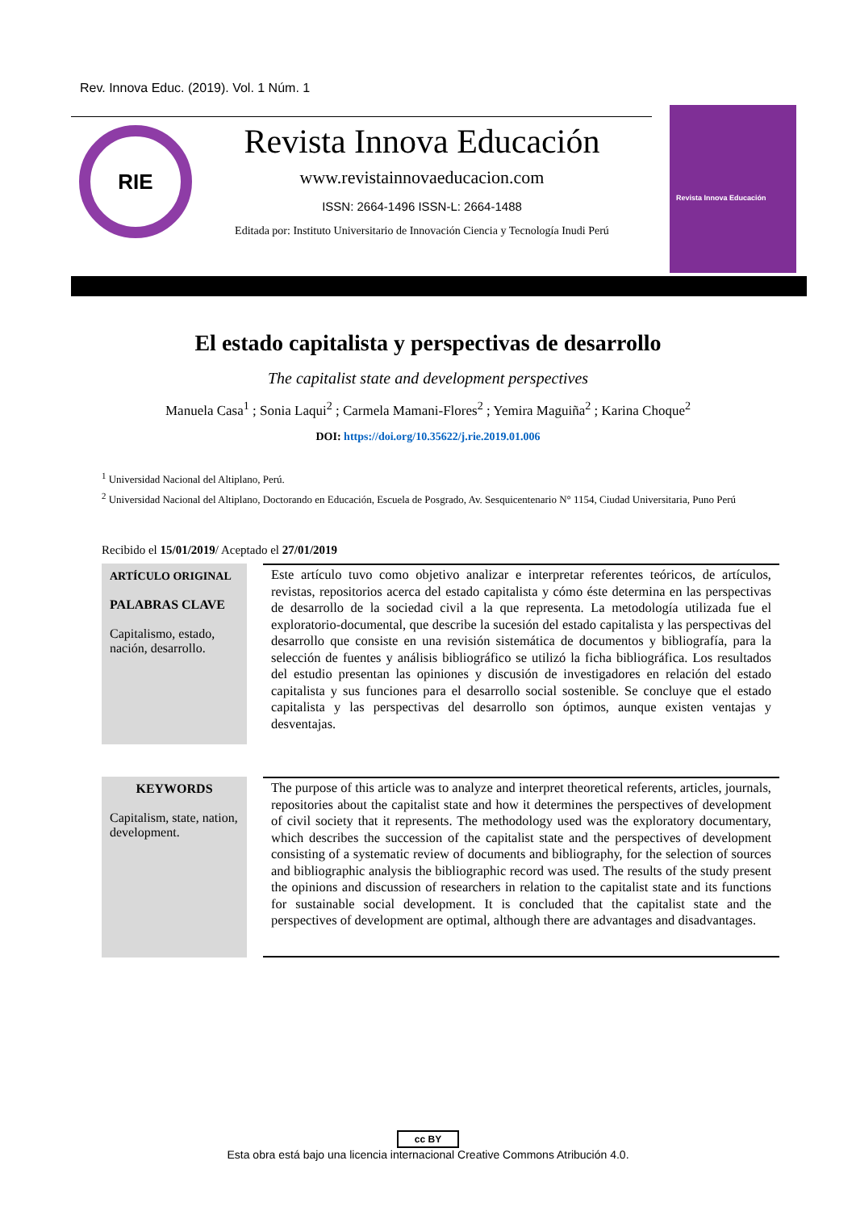Rev. Innova Educ. (2019). Vol. 1 Núm. 1
RIE
Revista Innova Educación
www.revistainnovaeducacion.com
ISSN: 2664-1496 ISSN-L: 2664-1488
Editada por: Instituto Universitario de Innovación Ciencia y Tecnología Inudi Perú
Revista Innova Educación
El estado capitalista y perspectivas de desarrollo
The capitalist state and development perspectives
Manuela Casa<sup>1</sup> ; Sonia Laqui<sup>2</sup> ; Carmela Mamani-Flores<sup>2</sup> ; Yemira Maguiña<sup>2</sup> ; Karina Choque<sup>2</sup>
DOI: https://doi.org/10.35622/j.rie.2019.01.006
<sup>1</sup> Universidad Nacional del Altiplano, Perú.
<sup>2</sup> Universidad Nacional del Altiplano, Doctorando en Educación, Escuela de Posgrado, Av. Sesquicentenario N° 1154, Ciudad Universitaria, Puno Perú
Recibido el 15/01/2019/ Aceptado el 27/01/2019
ARTÍCULO ORIGINAL
PALABRAS CLAVE
Capitalismo, estado, nación, desarrollo.
Este artículo tuvo como objetivo analizar e interpretar referentes teóricos, de artículos, revistas, repositorios acerca del estado capitalista y cómo éste determina en las perspectivas de desarrollo de la sociedad civil a la que representa. La metodología utilizada fue el exploratorio-documental, que describe la sucesión del estado capitalista y las perspectivas del desarrollo que consiste en una revisión sistemática de documentos y bibliografía, para la selección de fuentes y análisis bibliográfico se utilizó la ficha bibliográfica. Los resultados del estudio presentan las opiniones y discusión de investigadores en relación del estado capitalista y sus funciones para el desarrollo social sostenible. Se concluye que el estado capitalista y las perspectivas del desarrollo son óptimos, aunque existen ventajas y desventajas.
KEYWORDS
Capitalism, state, nation, development.
The purpose of this article was to analyze and interpret theoretical referents, articles, journals, repositories about the capitalist state and how it determines the perspectives of development of civil society that it represents. The methodology used was the exploratory documentary, which describes the succession of the capitalist state and the perspectives of development consisting of a systematic review of documents and bibliography, for the selection of sources and bibliographic analysis the bibliographic record was used. The results of the study present the opinions and discussion of researchers in relation to the capitalist state and its functions for sustainable social development. It is concluded that the capitalist state and the perspectives of development are optimal, although there are advantages and disadvantages.
cc BY
Esta obra está bajo una licencia internacional Creative Commons Atribución 4.0.